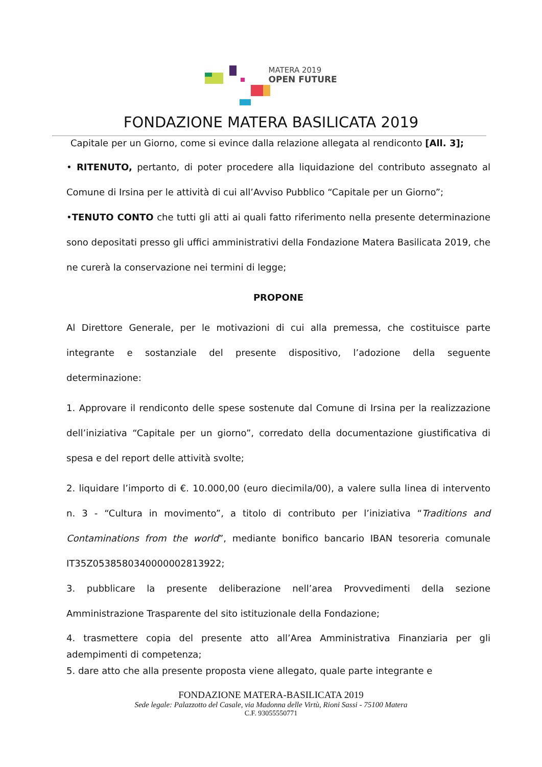MATERA 2019
OPEN FUTURE
FONDAZIONE MATERA BASILICATA 2019
Capitale per un Giorno, come si evince dalla relazione allegata al rendiconto [All. 3];
• RITENUTO, pertanto, di poter procedere alla liquidazione del contributo assegnato al Comune di Irsina per le attività di cui all’Avviso Pubblico “Capitale per un Giorno”;
•TENUTO CONTO che tutti gli atti ai quali fatto riferimento nella presente determinazione sono depositati presso gli uffici amministrativi della Fondazione Matera Basilicata 2019, che ne curerà la conservazione nei termini di legge;
PROPONE
Al Direttore Generale, per le motivazioni di cui alla premessa, che costituisce parte integrante e sostanziale del presente dispositivo, l’adozione della seguente determinazione:
1. Approvare il rendiconto delle spese sostenute dal Comune di Irsina per la realizzazione dell’iniziativa “Capitale per un giorno”, corredato della documentazione giustificativa di spesa e del report delle attività svolte;
2. liquidare l’importo di €. 10.000,00 (euro diecimila/00), a valere sulla linea di intervento n. 3 - “Cultura in movimento”, a titolo di contributo per l’iniziativa “Traditions and Contaminations from the world”, mediante bonifico bancario IBAN tesoreria comunale IT35Z0538580340000002813922;
3. pubblicare la presente deliberazione nell’area Provvedimenti della sezione Amministrazione Trasparente del sito istituzionale della Fondazione;
4. trasmettere copia del presente atto all’Area Amministrativa Finanziaria per gli adempimenti di competenza;
5. dare atto che alla presente proposta viene allegato, quale parte integrante e
FONDAZIONE MATERA-BASILICATA 2019
Sede legale: Palazzotto del Casale, via Madonna delle Virtù, Rioni Sassi - 75100 Matera
C.F. 93055550771